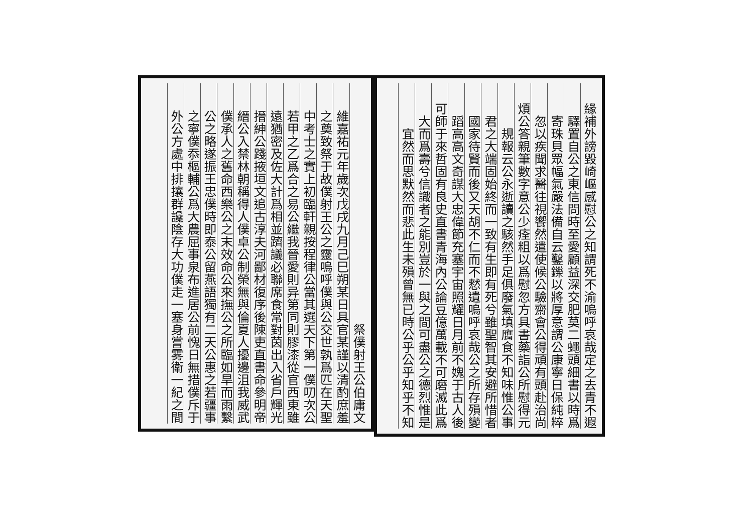緣補外謗毀崎嶇感慰公之知謂死不渝嗚呼哀哉定之去青不遐
驛置自公之東信問時至愛顧益深交肥莫二蠅頭細書以時爲
寄珠貝眾幅氣嚴法備自云鑿鑠以將厚意謂公康寧日保純粹
忽以疾聞求醫往視饗然遣使候公驗齋會公得頑有頭赴治尚
煩公答親筆數字意公少痊粗以爲慰忽方具書藥詣公所慰得元
規報云公永逝讀之駭然手足俱廢氣填膺食不知味惟公事
君之大端固始終而一致有生即有死兮雖聖智其安避所惜者
國家待賢而後又天胡不仁而不憖遺嗚呼哀哉公之所存殞變
蹈高高文奇謀大忠偉節充塞宇宙照耀日月前不媿于古人後
可師于來哲固有良史直書青海內公論豆億萬載不可磨滅此爲
大而爲壽兮信識者之能別豈於一與之間可盡公之德烈惟是
宜然而思默然而悲此生未殞曾無已時公乎公乎知乎不知
祭僕射王公伯庸文
維嘉祐元年歲次戊戌九月己巳朔某日具官某謹以清酌庶羞
之奠致祭于故僕射王公之靈嗚呼僕與公交世孰爲匹在天聖
中考士之實上初臨軒親按程律公當其選天下第一僕叨次公
若甲之乙爲合之易公繼我晉愛則异第同則膠漆從官西東雖
遠猶密及佐大計爲相並躋議必聯席食常對茵出入省戶輝光
搢紳公踐掖垣文追古淳夫河鄙材復序後陳吏直書命參明帝
縉公入禁林朝稱得人僕卓公制榮無與倫夏人擾邊沮我威武
僕承人之舊命西樂公之末效命公來撫公之所臨如旱而雨繫
公之略遂振王忠僕時即泰公留燕語獨有二天公惠之若疆事
之寧僕忝樞輔公爲大農屈事泉布進居公前愧日無措僕斥于
外公方處中排攘群讒陰存大功僕走一塞身嘗雾衛一紀之間